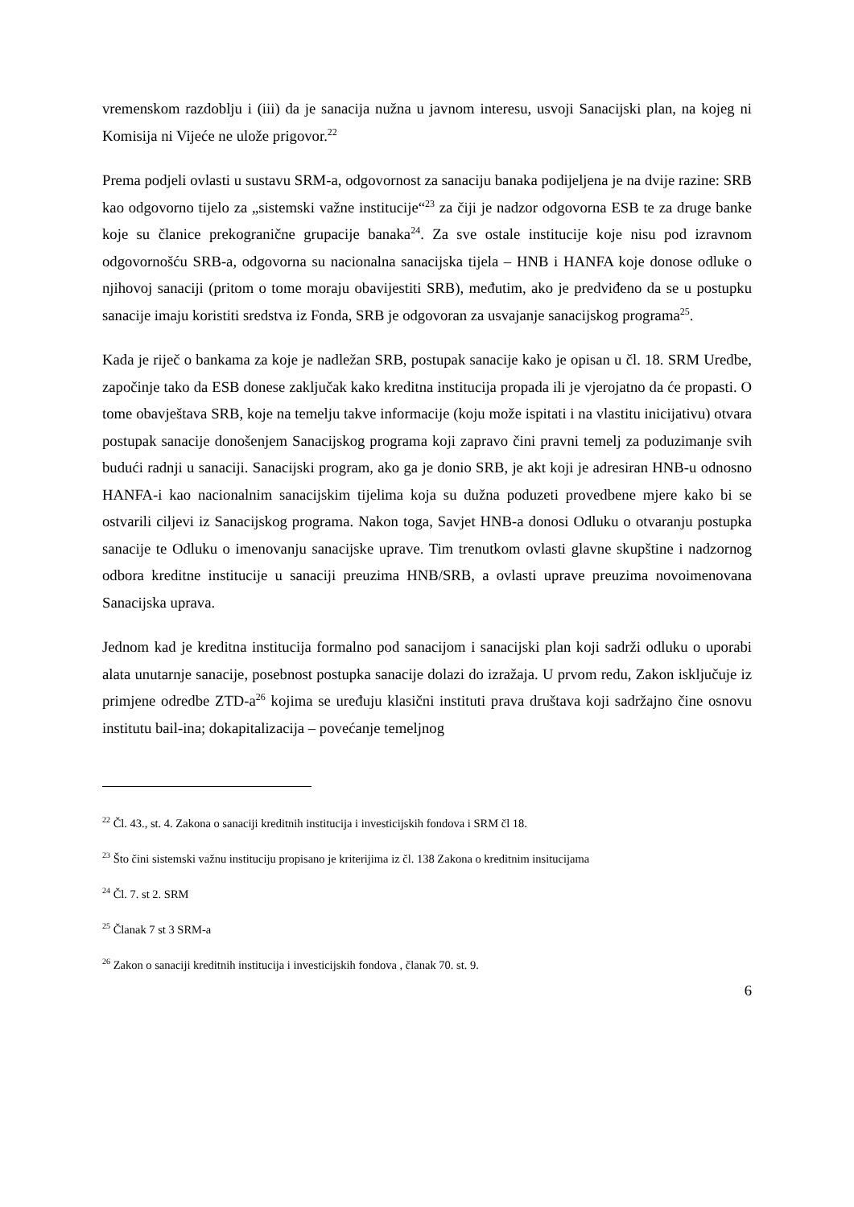vremenskom razdoblju i (iii) da je sanacija nužna u javnom interesu, usvoji Sanacijski plan, na kojeg ni Komisija ni Vijeće ne ulože prigovor.<sup>22</sup>
Prema podjeli ovlasti u sustavu SRM-a, odgovornost za sanaciju banaka podijeljena je na dvije razine: SRB kao odgovorno tijelo za „sistemski važne institucije“<sup>23</sup> za čiji je nadzor odgovorna ESB te za druge banke koje su članice prekogranične grupacije banaka<sup>24</sup>. Za sve ostale institucije koje nisu pod izravnom odgovornošću SRB-a, odgovorna su nacionalna sanacijska tijela – HNB i HANFA koje donose odluke o njihovoj sanaciji (pritom o tome moraju obavijestiti SRB), međutim, ako je predviđeno da se u postupku sanacije imaju koristiti sredstva iz Fonda, SRB je odgovoran za usvajanje sanacijskog programa<sup>25</sup>.
Kada je riječ o bankama za koje je nadležan SRB, postupak sanacije kako je opisan u čl. 18. SRM Uredbe, započinje tako da ESB donese zaključak kako kreditna institucija propada ili je vjerojatno da će propasti. O tome obavještava SRB, koje na temelju takve informacije (koju može ispitati i na vlastitu inicijativu) otvara postupak sanacije donošenjem Sanacijskog programa koji zapravo čini pravni temelj za poduzimanje svih budući radnji u sanaciji. Sanacijski program, ako ga je donio SRB, je akt koji je adresiran HNB-u odnosno HANFA-i kao nacionalnim sanacijskim tijelima koja su dužna poduzeti provedbene mjere kako bi se ostvarili ciljevi iz Sanacijskog programa. Nakon toga, Savjet HNB-a donosi Odluku o otvaranju postupka sanacije te Odluku o imenovanju sanacijske uprave. Tim trenutkom ovlasti glavne skupštine i nadzornog odbora kreditne institucije u sanaciji preuzima HNB/SRB, a ovlasti uprave preuzima novoimenovana Sanacijska uprava.
Jednom kad je kreditna institucija formalno pod sanacijom i sanacijski plan koji sadrži odluku o uporabi alata unutarnje sanacije, posebnost postupka sanacije dolazi do izražaja. U prvom redu, Zakon isključuje iz primjene odredbe ZTD-a<sup>26</sup> kojima se uređuju klasični instituti prava društava koji sadržajno čine osnovu institutu bail-ina; dokapitalizacija – povećanje temeljnog
<sup>22</sup> Čl. 43., st. 4. Zakona o sanaciji kreditnih institucija i investicijskih fondova i SRM čl 18.
<sup>23</sup> Što čini sistemski važnu instituciju propisano je kriterijima iz čl. 138 Zakona o kreditnim insitucijama
<sup>24</sup> Čl. 7. st 2. SRM
<sup>25</sup> Članak 7 st 3 SRM-a
<sup>26</sup> Zakon o sanaciji kreditnih institucija i investicijskih fondova , članak 70. st. 9.
6